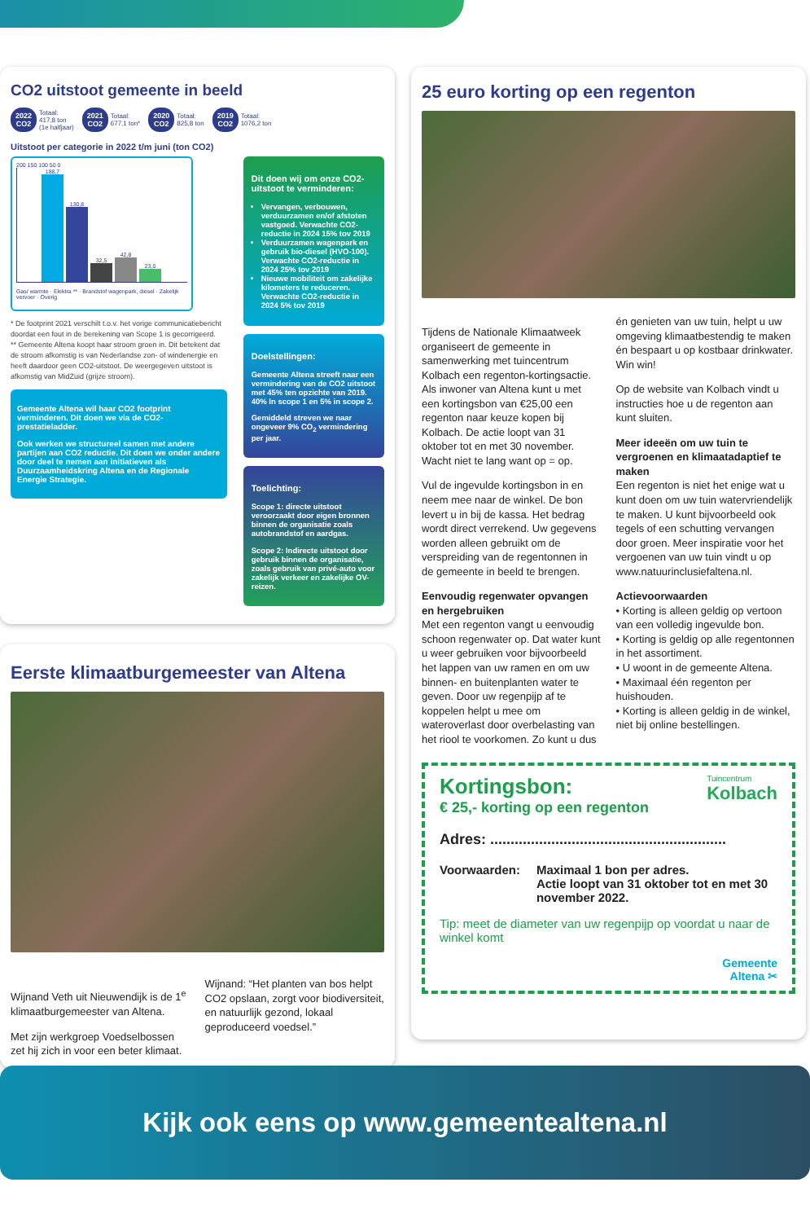CO2 uitstoot gemeente in beeld
2022
CO2
Totaal:
417,8 ton
(1e halfjaar)
2021
CO2
Totaal:
677,1 ton*
2020
CO2
Totaal:
825,8 ton
2019
CO2
Totaal:
1076,2 ton
Uitstoot per categorie in 2022 t/m juni (ton CO2)
200 150 100 50 0
188,7
130,8
32,5
42,8
23,0
Gas/ warmte · Elektra ** · Brandstof wagenpark, diesel · Zakelijk vervoer · Overig
* De footprint 2021 verschilt t.o.v. het vorige communicatiebericht doordat een fout in de berekening van Scope 1 is gecorrigeerd.
** Gemeente Altena koopt haar stroom groen in. Dit betekent dat de stroom afkomstig is van Nederlandse zon- of windenergie en heeft daardoor geen CO2-uitstoot. De weergegeven uitstoot is afkomstig van MidZuid (grijze stroom).
Gemeente Altena wil haar CO2 footprint verminderen. Dit doen we via de CO2-prestatieladder.
Ook werken we structureel samen met andere partijen aan CO2 reductie. Dit doen we onder andere door deel te nemen aan initiatieven als Duurzaamheidskring Altena en de Regionale Energie Strategie.
Dit doen wij om onze CO2-uitstoot te verminderen:
Vervangen, verbouwen, verduurzamen en/of afstoten vastgoed. Verwachte CO2-reductie in 2024 15% tov 2019
Verduurzamen wagenpark en gebruik bio-diesel (HVO-100). Verwachte CO2-reductie in 2024 25% tov 2019
Nieuwe mobiliteit om zakelijke kilometers te reduceren. Verwachte CO2-reductie in 2024 5% tov 2019
Doelstellingen:
Gemeente Altena streeft naar een vermindering van de CO2 uitstoot met 45% ten opzichte van 2019. 40% In scope 1 en 5% in scope 2.
Gemiddeld streven we naar ongeveer 9% CO<sub>2</sub> vermindering per jaar.
Toelichting:
Scope 1: directe uitstoot veroorzaakt door eigen bronnen binnen de organisatie zoals autobrandstof en aardgas.
Scope 2: Indirecte uitstoot door gebruik binnen de organisatie, zoals gebruik van privé-auto voor zakelijk verkeer en zakelijke OV-reizen.
Eerste klimaatburgemeester van Altena
Wijnand Veth uit Nieuwendijk is de 1<sup>e</sup> klimaatburgemeester van Altena.
Met zijn werkgroep Voedselbossen zet hij zich in voor een beter klimaat.
Wijnand: “Het planten van bos helpt CO2 opslaan, zorgt voor biodiversiteit, en natuurlijk gezond, lokaal geproduceerd voedsel.”
25 euro korting op een regenton
Tijdens de Nationale Klimaatweek organiseert de gemeente in samenwerking met tuincentrum Kolbach een regenton-kortingsactie. Als inwoner van Altena kunt u met een kortingsbon van €25,00 een regenton naar keuze kopen bij Kolbach. De actie loopt van 31 oktober tot en met 30 november. Wacht niet te lang want op = op.
Vul de ingevulde kortingsbon in en neem mee naar de winkel. De bon levert u in bij de kassa. Het bedrag wordt direct verrekend. Uw gegevens worden alleen gebruikt om de verspreiding van de regentonnen in de gemeente in beeld te brengen.
Eenvoudig regenwater opvangen en hergebruiken
Met een regenton vangt u eenvoudig schoon regenwater op. Dat water kunt u weer gebruiken voor bijvoorbeeld het lappen van uw ramen en om uw binnen- en buitenplanten water te geven. Door uw regenpijp af te koppelen helpt u mee om wateroverlast door overbelasting van het riool te voorkomen. Zo kunt u dus én genieten van uw tuin, helpt u uw omgeving klimaatbestendig te maken én bespaart u op kostbaar drinkwater. Win win!
Op de website van Kolbach vindt u instructies hoe u de regenton aan kunt sluiten.
Meer ideeën om uw tuin te vergroenen en klimaatadaptief te maken
Een regenton is niet het enige wat u kunt doen om uw tuin watervriendelijk te maken. U kunt bijvoorbeeld ook tegels of een schutting vervangen door groen. Meer inspiratie voor het vergoenen van uw tuin vindt u op www.natuurinclusiefaltena.nl.
Actievoorwaarden
• Korting is alleen geldig op vertoon van een volledig ingevulde bon.
• Korting is geldig op alle regentonnen in het assortiment.
• U woont in de gemeente Altena.
• Maximaal één regenton per huishouden.
• Korting is alleen geldig in de winkel, niet bij online bestellingen.
Kortingsbon:
€ 25,- korting op een regenton
Tuincentrum
Kolbach
Adres: ..........................................................
Voorwaarden: Maximaal 1 bon per adres.
Actie loopt van 31 oktober tot en met 30 november 2022.
Tip: meet de diameter van uw regenpijp op voordat u naar de winkel komt
Gemeente
Altena ✂
Kijk ook eens op www.gemeentealtena.nl